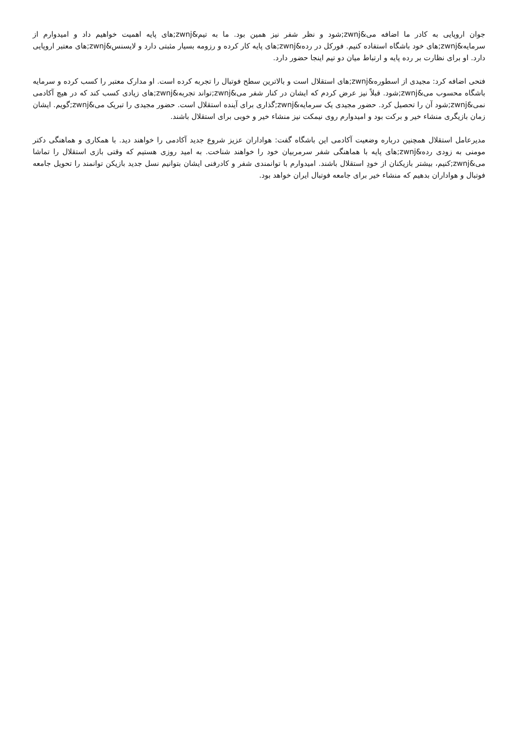جوان اروپایی به کادر ما اضافه می&zwnj;شود و نظر شفر نیز همین بود. ما به تیم&zwnj;های پایه اهمیت خواهیم داد و امیدوارم از سرمایه&zwnj;های خود باشگاه استفاده کنیم. فورکل در رده&zwnj;های پایه کار کرده و رزومه بسیار مثبتی دارد و لایسنس&zwnj;های معتبر اروپایی دارد. او برای نظارت بر رده پایه و ارتباط میان دو تیم اینجا حضور دارد.
فتحی اضافه کرد: مجیدی از اسطوره&zwnj;های استقلال است و بالاترین سطح فوتبال را تجربه کرده است. او مدارک معتبر را کسب کرده و سرمایه باشگاه محسوب می&zwnj;شود. قبلاً نیز عرض کردم که ایشان در کنار شفر می&zwnj;تواند تجربه&zwnj;های زیادی کسب کند که در هیچ آکادمی نمی&zwnj;شود آن را تحصیل کرد. حضور مجیدی یک سرمایه&zwnj;گذاری برای آینده استقلال است. حضور مجیدی را تبریک می&zwnj;گویم. ایشان زمان بازیگری منشاء خیر و برکت بود و امیدوارم روی نیمکت نیز منشاء خیر و خوبی برای استقلال باشند.
مدیرعامل استقلال همچنین درباره وضعیت آکادمی این باشگاه گفت: هواداران عزیز شروع جدید آکادمی را خواهند دید. با همکاری و هماهنگی دکتر مومنی به زودی رده&zwnj;های پایه با هماهنگی شفر سرمربیان خود را خواهند شناخت. به امید روزی هستیم که وقتی بازی استقلال را تماشا می&zwnj;کنیم، بیشتر بازیکنان از خودِ استقلال باشند. امیدوارم با توانمندی شفر و کادرفنی ایشان بتوانیم نسل جدید بازیکن توانمند را تحویل جامعه فوتبال و هواداران بدهیم که منشاء خیر برای جامعه فوتبال ایران خواهد بود.